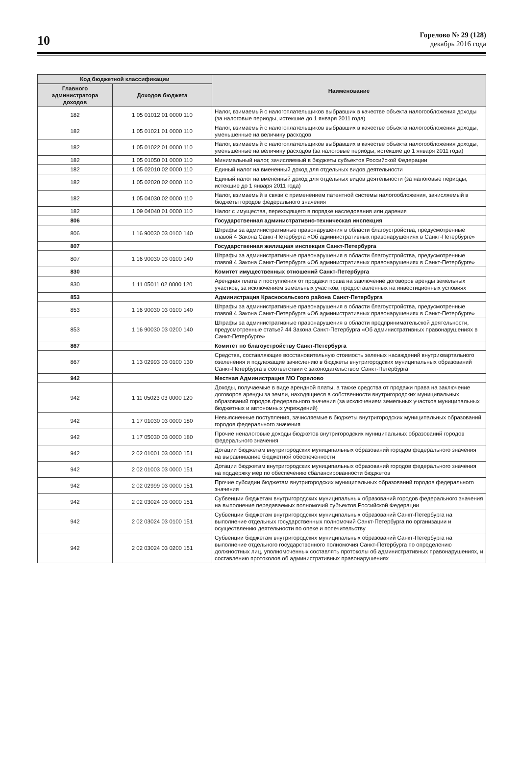10
Горелово № 29 (128)
декабрь 2016 года
| Код бюджетной классификации | | Наименование |
| --- | --- | --- |
| Главного администратора доходов | Доходов бюджета | |
| 182 | 1 05 01012 01 0000 110 | Налог, взимаемый с налогоплательщиков выбравших в качестве объекта налогообложения доходы (за налоговые периоды, истекшие до 1 января 2011 года) |
| 182 | 1 05 01021 01 0000 110 | Налог, взимаемый с налогоплательщиков выбравших в качестве объекта налогообложения доходы, уменьшенные на величину расходов |
| 182 | 1 05 01022 01 0000 110 | Налог, взимаемый с налогоплательщиков выбравших в качестве объекта налогообложения доходы, уменьшенные на величину расходов (за налоговые периоды, истекшие до 1 января 2011 года) |
| 182 | 1 05 01050 01 0000 110 | Минимальный налог, зачисляемый в бюджеты субъектов Российской Федерации |
| 182 | 1 05 02010 02 0000 110 | Единый налог на вмененный доход для отдельных видов деятельности |
| 182 | 1 05 02020 02 0000 110 | Единый налог на вмененный доход для отдельных видов деятельности (за налоговые периоды, истекшие до 1 января 2011 года) |
| 182 | 1 05 04030 02 0000 110 | Налог, взимаемый в связи с применением патентной системы налогообложения, зачисляемый в бюджеты городов федерального значения |
| 182 | 1 09 04040 01 0000 110 | Налог с имущества, переходящего в порядке наследования или дарения |
| 806 | | Государственная административно-техническая инспекция |
| 806 | 1 16 90030 03 0100 140 | Штрафы за административные правонарушения в области благоустройства, предусмотренные главой 4 Закона Санкт-Петербурга «Об административных правонарушениях в Санкт-Петербурге» |
| 807 | | Государственная жилищная инспекция Санкт-Петербурга |
| 807 | 1 16 90030 03 0100 140 | Штрафы за административные правонарушения в области благоустройства, предусмотренные главой 4 Закона Санкт-Петербурга «Об административных правонарушениях в Санкт-Петербурге» |
| 830 | | Комитет имущественных отношений Санкт-Петербурга |
| 830 | 1 11 05011 02 0000 120 | Арендная плата и поступления от продажи права на заключение договоров аренды земельных участков, за исключением земельных участков, предоставленных на инвестиционных условиях |
| 853 | | Администрация Красносельского района Санкт-Петербурга |
| 853 | 1 16 90030 03 0100 140 | Штрафы за административные правонарушения в области благоустройства, предусмотренные главой 4 Закона Санкт-Петербурга «Об административных правонарушениях в Санкт-Петербурге» |
| 853 | 1 16 90030 03 0200 140 | Штрафы за административные правонарушения в области предпринимательской деятельности, предусмотренные статьей 44 Закона Санкт-Петербурга «Об административных правонарушениях в Санкт-Петербурге» |
| 867 | | Комитет по благоустройству Санкт-Петербурга |
| 867 | 1 13 02993 03 0100 130 | Средства, составляющие восстановительную стоимость зеленых насаждений внутриквартального озеленения и подлежащие зачислению в бюджеты внутригородских муниципальных образований Санкт-Петербурга в соответствии с законодательством Санкт-Петербурга |
| 942 | | Местная Администрация МО Горелово |
| 942 | 1 11 05023 03 0000 120 | Доходы, получаемые в виде арендной платы, а также средства от продажи права на заключение договоров аренды за земли, находящиеся в собственности внутригородских муниципальных образований городов федерального значения (за исключением земельных участков муниципальных бюджетных и автономных учреждений) |
| 942 | 1 17 01030 03 0000 180 | Невыясненные поступления, зачисляемые в бюджеты внутригородских муниципальных образований городов федерального значения |
| 942 | 1 17 05030 03 0000 180 | Прочие неналоговые доходы бюджетов внутригородских муниципальных образований городов федерального значения |
| 942 | 2 02 01001 03 0000 151 | Дотации бюджетам внутригородских муниципальных образований городов федерального значения на выравнивание бюджетной обеспеченности |
| 942 | 2 02 01003 03 0000 151 | Дотации бюджетам внутригородских муниципальных образований городов федерального значения на поддержку мер по обеспечению сбалансированности бюджетов |
| 942 | 2 02 02999 03 0000 151 | Прочие субсидии бюджетам внутригородских муниципальных образований городов федерального значения |
| 942 | 2 02 03024 03 0000 151 | Субвенции бюджетам внутригородских муниципальных образований городов федерального значения на выполнение передаваемых полномочий субъектов Российской Федерации |
| 942 | 2 02 03024 03 0100 151 | Субвенции бюджетам внутригородских муниципальных образований Санкт-Петербурга на выполнение отдельных государственных полномочий Санкт-Петербурга по организации и осуществлению деятельности по опеке и попечительству |
| 942 | 2 02 03024 03 0200 151 | Субвенции бюджетам внутригородских муниципальных образований Санкт-Петербурга на выполнение отдельного государственного полномочия Санкт-Петербурга по определению должностных лиц, уполномоченных составлять протоколы об административных правонарушениях, и составлению протоколов об административных правонарушениях |